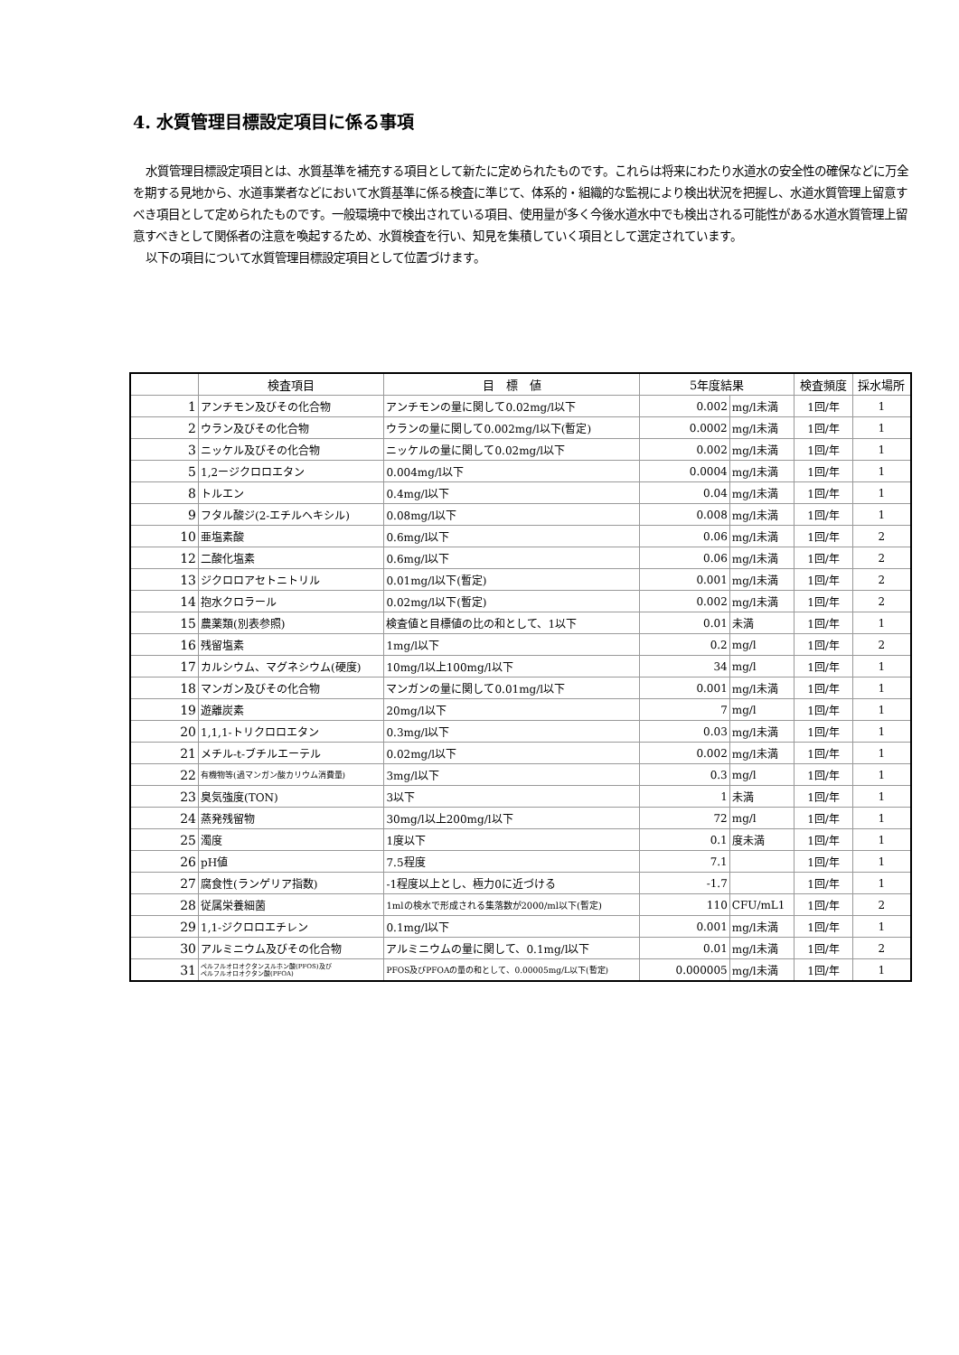4. 水質管理目標設定項目に係る事項
水質管理目標設定項目とは、水質基準を補充する項目として新たに定められたものです。これらは将来にわたり水道水の安全性の確保などに万全を期する見地から、水道事業者などにおいて水質基準に係る検査に準じて、体系的・組織的な監視により検出状況を把握し、水道水質管理上留意すべき項目として定められたものです。一般環境中で検出されている項目、使用量が多く今後水道水中でも検出される可能性がある水道水質管理上留意すべきとして関係者の注意を喚起するため、水質検査を行い、知見を集積していく項目として選定されています。
以下の項目について水質管理目標設定項目として位置づけます。
| | 検査項目 | 目 標 値 | 5年度結果 | | 検査頻度 | 採水場所 |
| --- | --- | --- | --- | --- | --- | --- |
| 1 | アンチモン及びその化合物 | アンチモンの量に関して0.02mg/l以下 | 0.002 | mg/l未満 | 1回/年 | 1 |
| 2 | ウラン及びその化合物 | ウランの量に関して0.002mg/l以下(暫定) | 0.0002 | mg/l未満 | 1回/年 | 1 |
| 3 | ニッケル及びその化合物 | ニッケルの量に関して0.02mg/l以下 | 0.002 | mg/l未満 | 1回/年 | 1 |
| 5 | 1,2ージクロロエタン | 0.004mg/l以下 | 0.0004 | mg/l未満 | 1回/年 | 1 |
| 8 | トルエン | 0.4mg/l以下 | 0.04 | mg/l未満 | 1回/年 | 1 |
| 9 | フタル酸ジ(2-エチルヘキシル) | 0.08mg/l以下 | 0.008 | mg/l未満 | 1回/年 | 1 |
| 10 | 亜塩素酸 | 0.6mg/l以下 | 0.06 | mg/l未満 | 1回/年 | 2 |
| 12 | 二酸化塩素 | 0.6mg/l以下 | 0.06 | mg/l未満 | 1回/年 | 2 |
| 13 | ジクロロアセトニトリル | 0.01mg/l以下(暫定) | 0.001 | mg/l未満 | 1回/年 | 2 |
| 14 | 抱水クロラール | 0.02mg/l以下(暫定) | 0.002 | mg/l未満 | 1回/年 | 2 |
| 15 | 農薬類(別表参照) | 検査値と目標値の比の和として、1以下 | 0.01 | 未満 | 1回/年 | 1 |
| 16 | 残留塩素 | 1mg/l以下 | 0.2 | mg/l | 1回/年 | 2 |
| 17 | カルシウム、マグネシウム(硬度) | 10mg/l以上100mg/l以下 | 34 | mg/l | 1回/年 | 1 |
| 18 | マンガン及びその化合物 | マンガンの量に関して0.01mg/l以下 | 0.001 | mg/l未満 | 1回/年 | 1 |
| 19 | 遊離炭素 | 20mg/l以下 | 7 | mg/l | 1回/年 | 1 |
| 20 | 1,1,1-トリクロロエタン | 0.3mg/l以下 | 0.03 | mg/l未満 | 1回/年 | 1 |
| 21 | メチル-t-ブチルエーテル | 0.02mg/l以下 | 0.002 | mg/l未満 | 1回/年 | 1 |
| 22 | 有機物等(過マンガン酸カリウム消費量) | 3mg/l以下 | 0.3 | mg/l | 1回/年 | 1 |
| 23 | 臭気強度(TON) | 3以下 | 1 | 未満 | 1回/年 | 1 |
| 24 | 蒸発残留物 | 30mg/l以上200mg/l以下 | 72 | mg/l | 1回/年 | 1 |
| 25 | 濁度 | 1度以下 | 0.1 | 度未満 | 1回/年 | 1 |
| 26 | pH値 | 7.5程度 | 7.1 | | 1回/年 | 1 |
| 27 | 腐食性(ランゲリア指数) | -1程度以上とし、極力0に近づける | -1.7 | | 1回/年 | 1 |
| 28 | 従属栄養細菌 | 1mlの検水で形成される集落数が2000/ml以下(暫定) | 110 | CFU/mL1 | 1回/年 | 2 |
| 29 | 1,1-ジクロロエチレン | 0.1mg/l以下 | 0.001 | mg/l未満 | 1回/年 | 1 |
| 30 | アルミニウム及びその化合物 | アルミニウムの量に関して、0.1mg/l以下 | 0.01 | mg/l未満 | 1回/年 | 2 |
| 31 | ペルフルオロオクタンスルホン酸(PFOS)及び ペルフルオロオクタン酸(PFOA) | PFOS及びPFOAの量の和として、0.00005mg/L以下(暫定) | 0.000005 | mg/l未満 | 1回/年 | 1 |